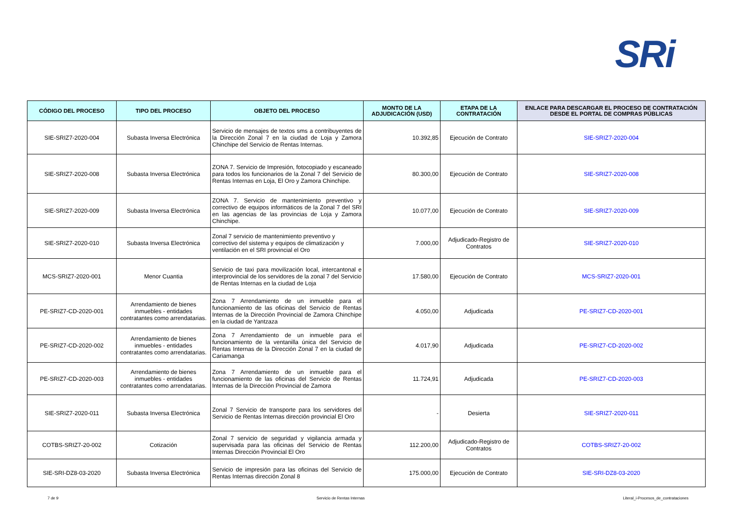SRi
| CÓDIGO DEL PROCESO | TIPO DEL PROCESO | OBJETO DEL PROCESO | MONTO DE LA ADJUDICACIÓN (USD) | ETAPA DE LA CONTRATACIÓN | ENLACE PARA DESCARGAR EL PROCESO DE CONTRATACIÓN DESDE EL PORTAL DE COMPRAS PÚBLICAS |
| --- | --- | --- | --- | --- | --- |
| SIE-SRIZ7-2020-004 | Subasta Inversa Electrónica | Servicio de mensajes de textos sms a contribuyentes de la Dirección Zonal 7 en la ciudad de Loja y Zamora Chinchipe del Servicio de Rentas Internas. | 10.392,85 | Ejecución de Contrato | SIE-SRIZ7-2020-004 |
| SIE-SRIZ7-2020-008 | Subasta Inversa Electrónica | ZONA 7. Servicio de Impresión, fotocopiado y escaneado para todos los funcionarios de la Zonal 7 del Servicio de Rentas Internas en Loja, El Oro y Zamora Chinchipe. | 80.300,00 | Ejecución de Contrato | SIE-SRIZ7-2020-008 |
| SIE-SRIZ7-2020-009 | Subasta Inversa Electrónica | ZONA 7. Servicio de mantenimiento preventivo y correctivo de equipos informáticos de la Zonal 7 del SRI en las agencias de las provincias de Loja y Zamora Chinchipe. | 10.077,00 | Ejecución de Contrato | SIE-SRIZ7-2020-009 |
| SIE-SRIZ7-2020-010 | Subasta Inversa Electrónica | Zonal 7 servicio de mantenimiento preventivo y correctivo del sistema y equipos de climatización y ventilación en el SRI provincial el Oro | 7.000,00 | Adjudicado-Registro de Contratos | SIE-SRIZ7-2020-010 |
| MCS-SRIZ7-2020-001 | Menor Cuantia | Servicio de taxi para movilización local, intercantonal e interprovincial de los servidores de la zonal 7 del Servicio de Rentas Internas en la ciudad de Loja | 17.580,00 | Ejecución de Contrato | MCS-SRIZ7-2020-001 |
| PE-SRIZ7-CD-2020-001 | Arrendamiento de bienes inmuebles - entidades contratantes como arrendatarias. | Zona 7 Arrendamiento de un inmueble para el funcionamiento de las oficinas del Servicio de Rentas Internas de la Dirección Provincial de Zamora Chinchipe en la ciudad de Yantzaza | 4.050,00 | Adjudicada | PE-SRIZ7-CD-2020-001 |
| PE-SRIZ7-CD-2020-002 | Arrendamiento de bienes inmuebles - entidades contratantes como arrendatarias. | Zona 7 Arrendamiento de un inmueble para el funcionamiento de la ventanilla única del Servicio de Rentas Internas de la Dirección Zonal 7 en la ciudad de Cariamanga | 4.017,90 | Adjudicada | PE-SRIZ7-CD-2020-002 |
| PE-SRIZ7-CD-2020-003 | Arrendamiento de bienes inmuebles - entidades contratantes como arrendatarias. | Zona 7 Arrendamiento de un inmueble para el funcionamiento de las oficinas del Servicio de Rentas Internas de la Dirección Provincial de Zamora | 11.724,91 | Adjudicada | PE-SRIZ7-CD-2020-003 |
| SIE-SRIZ7-2020-011 | Subasta Inversa Electrónica | Zonal 7 Servicio de transporte para los servidores del Servicio de Rentas Internas dirección provincial El Oro | - | Desierta | SIE-SRIZ7-2020-011 |
| COTBS-SRIZ7-20-002 | Cotización | Zonal 7 servicio de seguridad y vigilancia armada y supervisada para las oficinas del Servicio de Rentas Internas Dirección Provincial El Oro | 112.200,00 | Adjudicado-Registro de Contratos | COTBS-SRIZ7-20-002 |
| SIE-SRI-DZ8-03-2020 | Subasta Inversa Electrónica | Servicio de impresión para las oficinas del Servicio de Rentas Internas dirección Zonal 8 | 175.000,00 | Ejecución de Contrato | SIE-SRI-DZ8-03-2020 |
7 de 9 Servicio de Rentas Internas Literal_i-Procesos_de_contrataciones